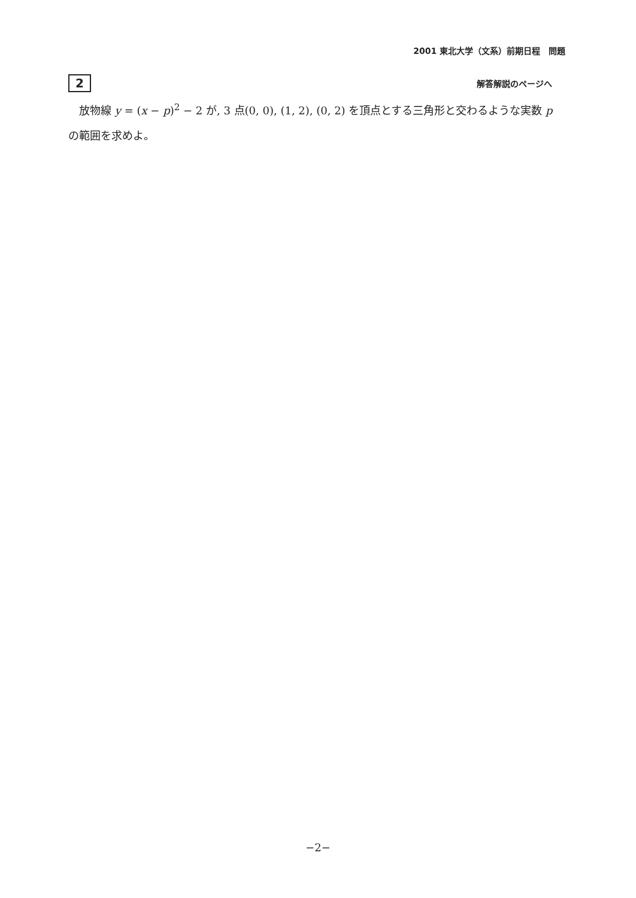2001 東北大学（文系）前期日程　問題
2
解答解説のページへ
　放物線 y = (x − p)<sup>2</sup> − 2 が, 3 点(0, 0), (1, 2), (0, 2) を頂点とする三角形と交わるような実数 p の範囲を求めよ。
−2−